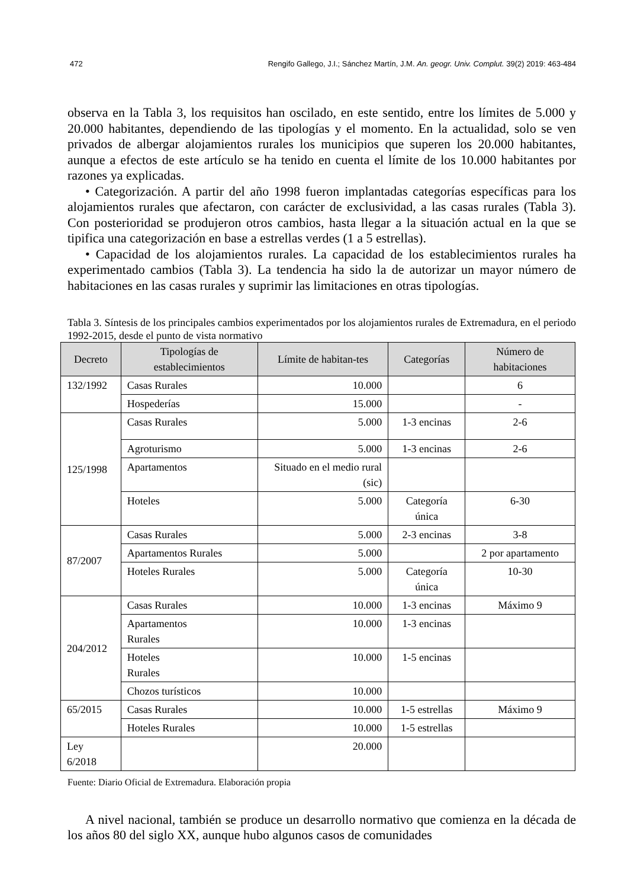472 Rengifo Gallego, J.I.; Sánchez Martín, J.M. An. geogr. Univ. Complut. 39(2) 2019: 463-484
observa en la Tabla 3, los requisitos han oscilado, en este sentido, entre los límites de 5.000 y 20.000 habitantes, dependiendo de las tipologías y el momento. En la actualidad, solo se ven privados de albergar alojamientos rurales los municipios que superen los 20.000 habitantes, aunque a efectos de este artículo se ha tenido en cuenta el límite de los 10.000 habitantes por razones ya explicadas.
• Categorización. A partir del año 1998 fueron implantadas categorías específicas para los alojamientos rurales que afectaron, con carácter de exclusividad, a las casas rurales (Tabla 3). Con posterioridad se produjeron otros cambios, hasta llegar a la situación actual en la que se tipifica una categorización en base a estrellas verdes (1 a 5 estrellas).
• Capacidad de los alojamientos rurales. La capacidad de los establecimientos rurales ha experimentado cambios (Tabla 3). La tendencia ha sido la de autorizar un mayor número de habitaciones en las casas rurales y suprimir las limitaciones en otras tipologías.
Tabla 3. Síntesis de los principales cambios experimentados por los alojamientos rurales de Extremadura, en el periodo 1992-2015, desde el punto de vista normativo
| Decreto | Tipologías de establecimientos | Límite de habitan-tes | Categorías | Número de habitaciones |
| --- | --- | --- | --- | --- |
| 132/1992 | Casas Rurales | 10.000 | | 6 |
| | Hospederías | 15.000 | | - |
| 125/1998 | Casas Rurales | 5.000 | 1-3 encinas | 2-6 |
| | Agroturismo | 5.000 | 1-3 encinas | 2-6 |
| | Apartamentos | Situado en el medio rural (sic) | | |
| | Hoteles | 5.000 | Categoría única | 6-30 |
| 87/2007 | Casas Rurales | 5.000 | 2-3 encinas | 3-8 |
| | Apartamentos Rurales | 5.000 | | 2 por apartamento |
| | Hoteles Rurales | 5.000 | Categoría única | 10-30 |
| 204/2012 | Casas Rurales | 10.000 | 1-3 encinas | Máximo 9 |
| | Apartamentos Rurales | 10.000 | 1-3 encinas | |
| | Hoteles Rurales | 10.000 | 1-5 encinas | |
| | Chozos turísticos | 10.000 | | |
| 65/2015 | Casas Rurales | 10.000 | 1-5 estrellas | Máximo 9 |
| | Hoteles Rurales | 10.000 | 1-5 estrellas | |
| Ley 6/2018 | | 20.000 | | |
Fuente: Diario Oficial de Extremadura. Elaboración propia
A nivel nacional, también se produce un desarrollo normativo que comienza en la década de los años 80 del siglo XX, aunque hubo algunos casos de comunidades